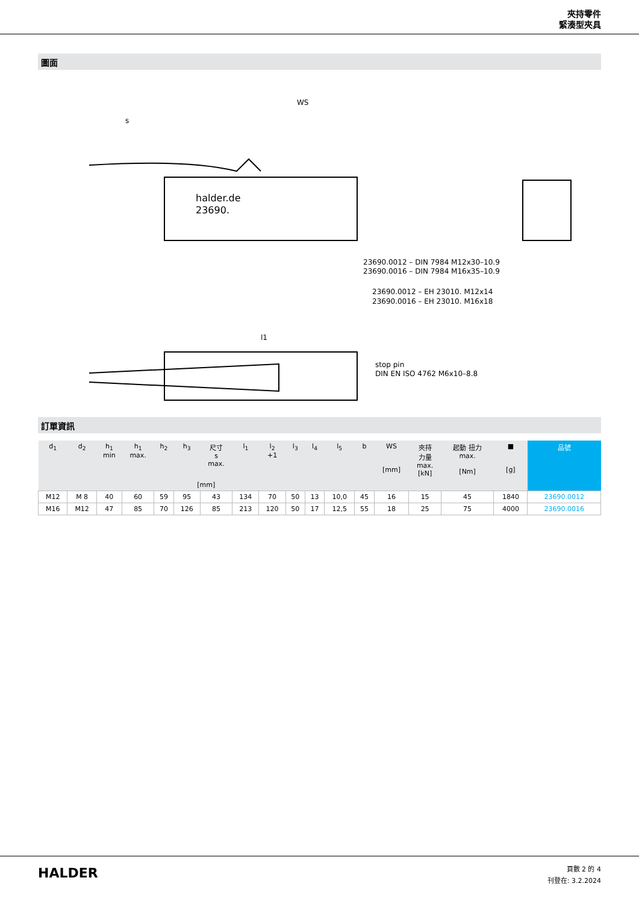夾持零件
緊湊型夾具
圖面
halder.de
23690.
23690.0012 – DIN 7984 M12x30–10.9
23690.0016 – DIN 7984 M16x35–10.9
23690.0012 – EH 23010. M12x14
23690.0016 – EH 23010. M16x18
stop pin
DIN EN ISO 4762 M6x10–8.8
l1
s
WS
訂單資訊
| d<sub>1</sub> | d<sub>2</sub> | h<sub>1</sub> min | h<sub>1</sub> max. | h<sub>2</sub> | h<sub>3</sub> | 尺寸 s max. | l<sub>1</sub> | l<sub>2</sub> +1 | l<sub>3</sub> | l<sub>4</sub> | l<sub>5</sub> | b | WS [mm] | 夾持 力量 max. [kN] | 起動 扭力 max. [Nm] | ■ [g] | 品號 |
| --- | --- | --- | --- | --- | --- | --- | --- | --- | --- | --- | --- | --- | --- | --- | --- | --- | --- |
| [mm] | | | | | | | | | | | | | | | | | |
| M12 | M 8 | 40 | 60 | 59 | 95 | 43 | 134 | 70 | 50 | 13 | 10,0 | 45 | 16 | 15 | 45 | 1840 | 23690.0012 |
| M16 | M12 | 47 | 85 | 70 | 126 | 85 | 213 | 120 | 50 | 17 | 12,5 | 55 | 18 | 25 | 75 | 4000 | 23690.0016 |
HALDER
頁數 2 的 4
刊登在: 3.2.2024